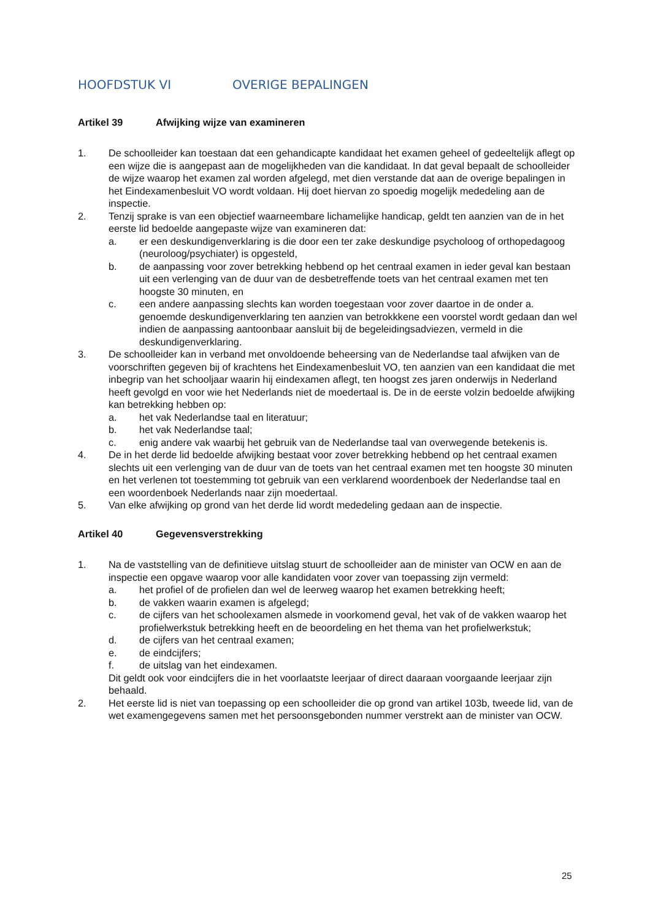HOOFDSTUK VI OVERIGE BEPALINGEN
Artikel 39 Afwijking wijze van examineren
1. De schoolleider kan toestaan dat een gehandicapte kandidaat het examen geheel of gedeeltelijk aflegt op een wijze die is aangepast aan de mogelijkheden van die kandidaat. In dat geval bepaalt de schoolleider de wijze waarop het examen zal worden afgelegd, met dien verstande dat aan de overige bepalingen in het Eindexamenbesluit VO wordt voldaan. Hij doet hiervan zo spoedig mogelijk mededeling aan de inspectie.
2. Tenzij sprake is van een objectief waarneembare lichamelijke handicap, geldt ten aanzien van de in het eerste lid bedoelde aangepaste wijze van examineren dat:
a. er een deskundigenverklaring is die door een ter zake deskundige psycholoog of orthopedagoog (neuroloog/psychiater) is opgesteld,
b. de aanpassing voor zover betrekking hebbend op het centraal examen in ieder geval kan bestaan uit een verlenging van de duur van de desbetreffende toets van het centraal examen met ten hoogste 30 minuten, en
c. een andere aanpassing slechts kan worden toegestaan voor zover daartoe in de onder a. genoemde deskundigenverklaring ten aanzien van betrokkkene een voorstel wordt gedaan dan wel indien de aanpassing aantoonbaar aansluit bij de begeleidingsadviezen, vermeld in die deskundigenverklaring.
3. De schoolleider kan in verband met onvoldoende beheersing van de Nederlandse taal afwijken van de voorschriften gegeven bij of krachtens het Eindexamenbesluit VO, ten aanzien van een kandidaat die met inbegrip van het schooljaar waarin hij eindexamen aflegt, ten hoogst zes jaren onderwijs in Nederland heeft gevolgd en voor wie het Nederlands niet de moedertaal is. De in de eerste volzin bedoelde afwijking kan betrekking hebben op:
a. het vak Nederlandse taal en literatuur;
b. het vak Nederlandse taal;
c. enig andere vak waarbij het gebruik van de Nederlandse taal van overwegende betekenis is.
4. De in het derde lid bedoelde afwijking bestaat voor zover betrekking hebbend op het centraal examen slechts uit een verlenging van de duur van de toets van het centraal examen met ten hoogste 30 minuten en het verlenen tot toestemming tot gebruik van een verklarend woordenboek der Nederlandse taal en een woordenboek Nederlands naar zijn moedertaal.
5. Van elke afwijking op grond van het derde lid wordt mededeling gedaan aan de inspectie.
Artikel 40 Gegevensverstrekking
1. Na de vaststelling van de definitieve uitslag stuurt de schoolleider aan de minister van OCW en aan de inspectie een opgave waarop voor alle kandidaten voor zover van toepassing zijn vermeld:
a. het profiel of de profielen dan wel de leerweg waarop het examen betrekking heeft;
b. de vakken waarin examen is afgelegd;
c. de cijfers van het schoolexamen alsmede in voorkomend geval, het vak of de vakken waarop het profielwerkstuk betrekking heeft en de beoordeling en het thema van het profielwerkstuk;
d. de cijfers van het centraal examen;
e. de eindcijfers;
f. de uitslag van het eindexamen.
Dit geldt ook voor eindcijfers die in het voorlaatste leerjaar of direct daaraan voorgaande leerjaar zijn behaald.
2. Het eerste lid is niet van toepassing op een schoolleider die op grond van artikel 103b, tweede lid, van de wet examengegevens samen met het persoonsgebonden nummer verstrekt aan de minister van OCW.
25